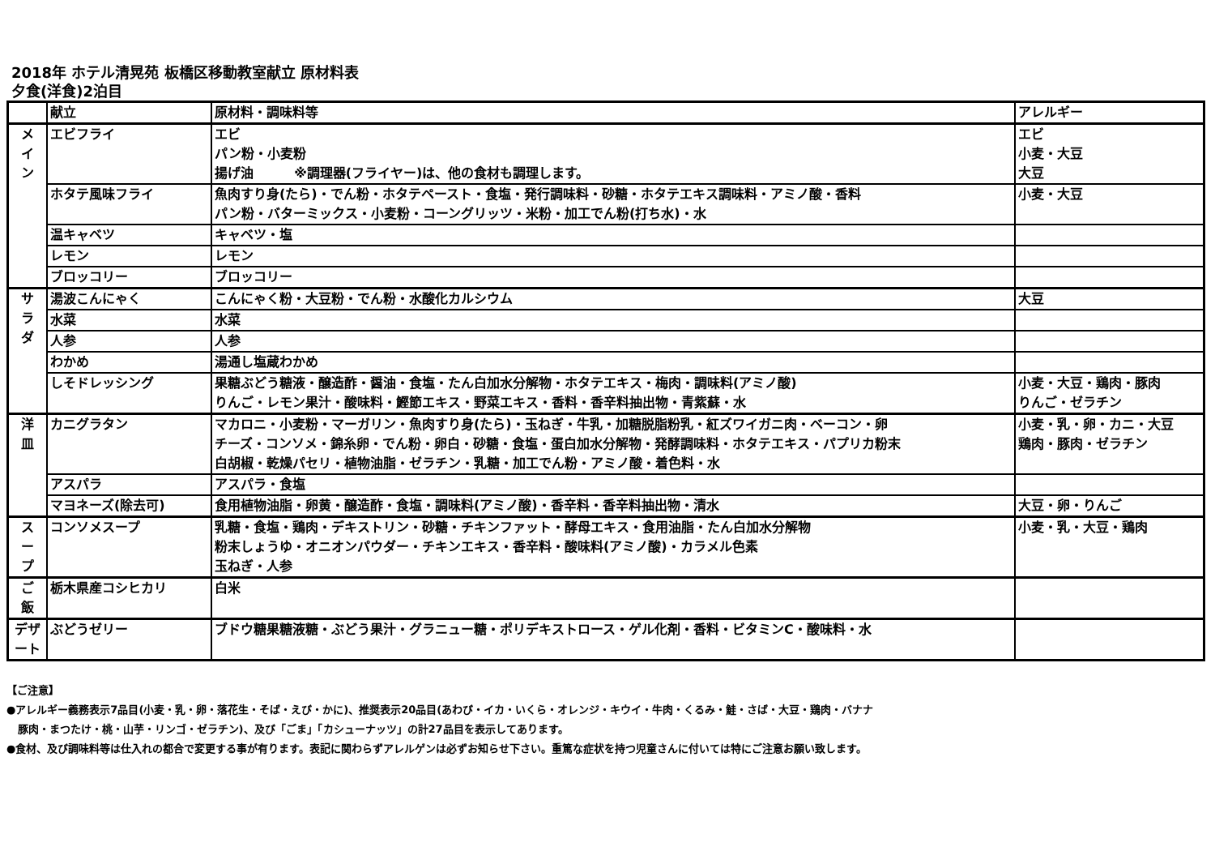2018年 ホテル清晃苑 板橋区移動教室献立 原材料表
夕食(洋食)2泊目
| | 献立 | 原材料・調味料等 | アレルギー |
| --- | --- | --- | --- |
| メ イ ン | エビフライ | エビ パン粉・小麦粉 揚げ油 ※調理器(フライヤー)は、他の食材も調理します。 | エビ 小麦・大豆 大豆 |
| | ホタテ風味フライ | 魚肉すり身(たら)・でん粉・ホタテペースト・食塩・発行調味料・砂糖・ホタテエキス調味料・アミノ酸・香料 パン粉・バターミックス・小麦粉・コーングリッツ・米粉・加工でん粉(打ち水)・水 | 小麦・大豆 |
| | 温キャベツ | キャベツ・塩 | |
| | レモン | レモン | |
| | ブロッコリー | ブロッコリー | |
| サ ラ ダ | 湯波こんにゃく | こんにゃく粉・大豆粉・でん粉・水酸化カルシウム | 大豆 |
| | 水菜 | 水菜 | |
| | 人参 | 人参 | |
| | わかめ | 湯通し塩蔵わかめ | |
| | しそドレッシング | 果糖ぶどう糖液・醸造酢・醤油・食塩・たん白加水分解物・ホタテエキス・梅肉・調味料(アミノ酸) りんご・レモン果汁・酸味料・鰹節エキス・野菜エキス・香料・香辛料抽出物・青紫蘇・水 | 小麦・大豆・鶏肉・豚肉 りんご・ゼラチン |
| 洋 皿 | カニグラタン | マカロニ・小麦粉・マーガリン・魚肉すり身(たら)・玉ねぎ・牛乳・加糖脱脂粉乳・紅ズワイガニ肉・ベーコン・卵 チーズ・コンソメ・錦糸卵・でん粉・卵白・砂糖・食塩・蛋白加水分解物・発酵調味料・ホタテエキス・パプリカ粉末 白胡椒・乾燥パセリ・植物油脂・ゼラチン・乳糖・加工でん粉・アミノ酸・着色料・水 | 小麦・乳・卵・カニ・大豆 鶏肉・豚肉・ゼラチン |
| | アスパラ | アスパラ・食塩 | |
| | マヨネーズ(除去可) | 食用植物油脂・卵黄・醸造酢・食塩・調味料(アミノ酸)・香辛料・香辛料抽出物・清水 | 大豆・卵・りんご |
| ス ー プ | コンソメスープ | 乳糖・食塩・鶏肉・デキストリン・砂糖・チキンファット・酵母エキス・食用油脂・たん白加水分解物 粉末しょうゆ・オニオンパウダー・チキンエキス・香辛料・酸味料(アミノ酸)・カラメル色素 玉ねぎ・人参 | 小麦・乳・大豆・鶏肉 |
| ご 飯 | 栃木県産コシヒカリ | 白米 | |
| デザ ート | ぶどうゼリー | ブドウ糖果糖液糖・ぶどう果汁・グラニュー糖・ポリデキストロース・ゲル化剤・香料・ビタミンC・酸味料・水 | |
【ご注意】
●アレルギー義務表示7品目(小麦・乳・卵・落花生・そば・えび・かに)、推奨表示20品目(あわび・イカ・いくら・オレンジ・キウイ・牛肉・くるみ・鮭・さば・大豆・鶏肉・バナナ
豚肉・まつたけ・桃・山芋・リンゴ・ゼラチン)、及び「ごま」「カシューナッツ」の計27品目を表示してあります。
●食材、及び調味料等は仕入れの都合で変更する事が有ります。表記に関わらずアレルゲンは必ずお知らせ下さい。重篤な症状を持つ児童さんに付いては特にご注意お願い致します。